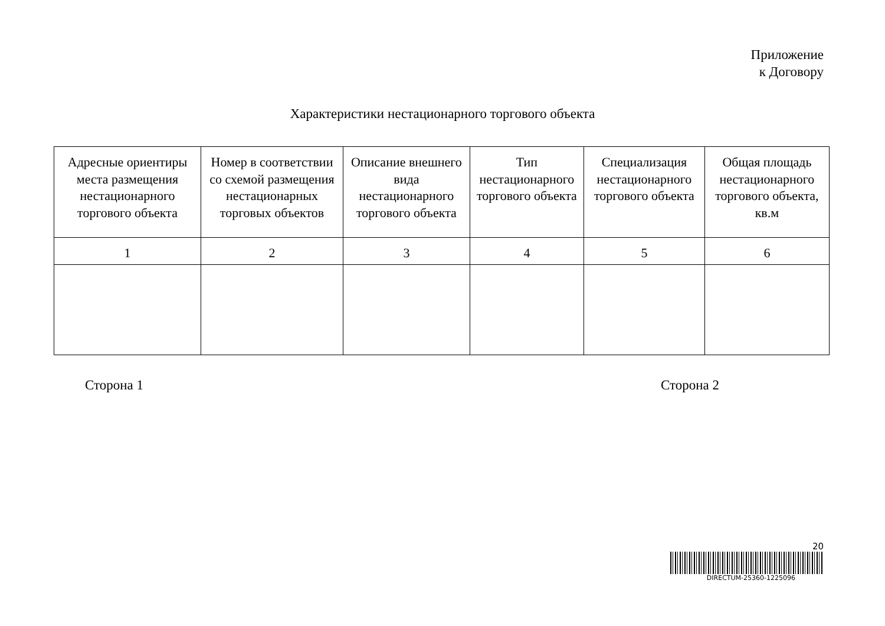Приложение
к Договору
Характеристики нестационарного торгового объекта
| Адресные ориентиры места размещения нестационарного торгового объекта | Номер в соответствии со схемой размещения нестационарных торговых объектов | Описание внешнего вида нестационарного торгового объекта | Тип нестационарного торгового объекта | Специализация нестационарного торгового объекта | Общая площадь нестационарного торгового объекта, кв.м |
| --- | --- | --- | --- | --- | --- |
| 1 | 2 | 3 | 4 | 5 | 6 |
Сторона 1 Сторона 2
20
DIRECTUM-25360-1225096